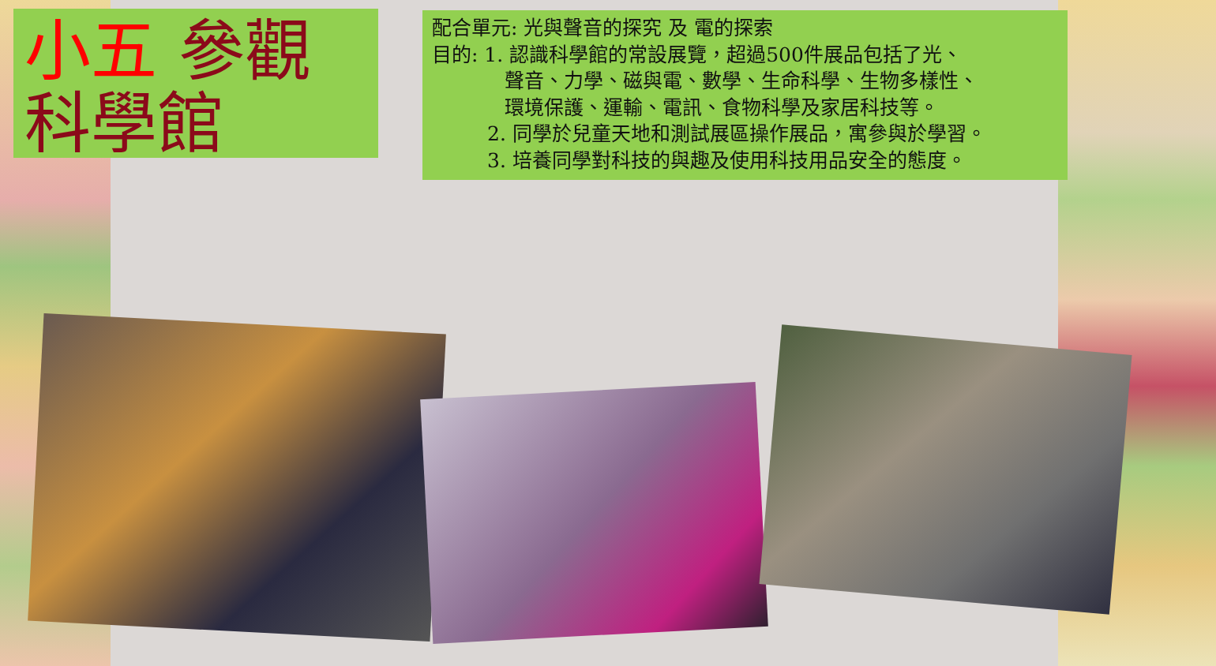小五 參觀
科學館
配合單元: 光與聲音的探究 及 電的探索
目的: 1. 認識科學館的常設展覽，超過500件展品包括了光、
聲音、力學、磁與電、數學、生命科學、生物多樣性、
環境保護、運輸、電訊、食物科學及家居科技等。
2. 同學於兒童天地和測試展區操作展品，寓參與於學習。
3. 培養同學對科技的與趣及使用科技用品安全的態度。